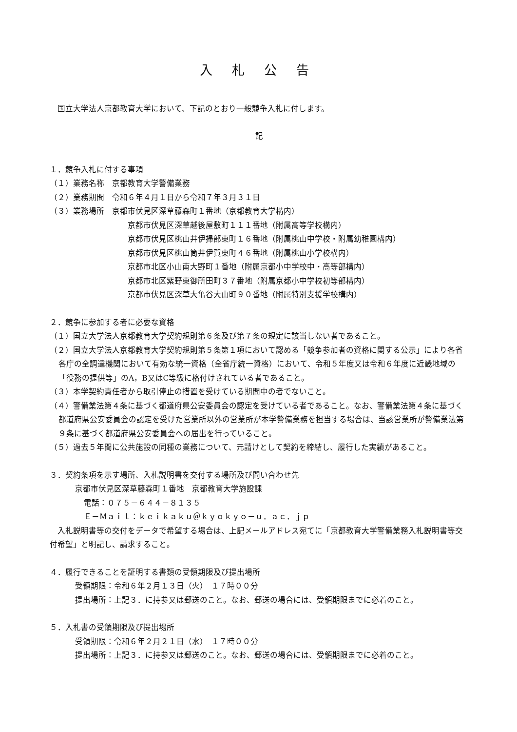入札公告
　国立大学法人京都教育大学において、下記のとおり一般競争入札に付します。
記
１．競争入札に付する事項
（１）業務名称　京都教育大学警備業務
（２）業務期間　令和６年４月１日から令和７年３月３１日
（３）業務場所　京都市伏見区深草藤森町１番地（京都教育大学構内）
京都市伏見区深草越後屋敷町１１１番地（附属高等学校構内）
京都市伏見区桃山井伊掃部東町１６番地（附属桃山中学校・附属幼稚園構内）
京都市伏見区桃山筒井伊賀東町４６番地（附属桃山小学校構内）
京都市北区小山南大野町１番地（附属京都小中学校中・高等部構内）
京都市北区紫野東御所田町３７番地（附属京都小中学校初等部構内）
京都市伏見区深草大亀谷大山町９０番地（附属特別支援学校構内）
２．競争に参加する者に必要な資格
（１）国立大学法人京都教育大学契約規則第６条及び第７条の規定に該当しない者であること。
（２）国立大学法人京都教育大学契約規則第５条第１項において認める「競争参加者の資格に関する公示」により各省各庁の全調達機関において有効な統一資格（全省庁統一資格）において、令和５年度又は令和６年度に近畿地域の「役務の提供等」のA，B又はC等級に格付けされている者であること。
（３）本学契約責任者から取引停止の措置を受けている期間中の者でないこと。
（４）警備業法第４条に基づく都道府県公安委員会の認定を受けている者であること。なお、警備業法第４条に基づく都道府県公安委員会の認定を受けた営業所以外の営業所が本学警備業務を担当する場合は、当該営業所が警備業法第９条に基づく都道府県公安委員会への届出を行っていること。
（５）過去５年間に公共施設の同種の業務について、元請けとして契約を締結し、履行した実績があること。
３．契約条項を示す場所、入札説明書を交付する場所及び問い合わせ先
京都市伏見区深草藤森町１番地　京都教育大学施設課
電話：０７５－６４４－８１３５
Ｅ－Ｍａｉｌ：ｋｅｉｋａｋｕ＠ｋｙｏｋｙｏ－ｕ．ａｃ．ｊｐ
　入札説明書等の交付をデータで希望する場合は、上記メールアドレス宛てに「京都教育大学警備業務入札説明書等交付希望」と明記し、請求すること。
４．履行できることを証明する書類の受領期限及び提出場所
受領期限：令和６年２月１３日（火）　１７時００分
提出場所：上記３．に持参又は郵送のこと。なお、郵送の場合には、受領期限までに必着のこと。
５．入札書の受領期限及び提出場所
受領期限：令和６年２月２１日（水）　１７時００分
提出場所：上記３．に持参又は郵送のこと。なお、郵送の場合には、受領期限までに必着のこと。